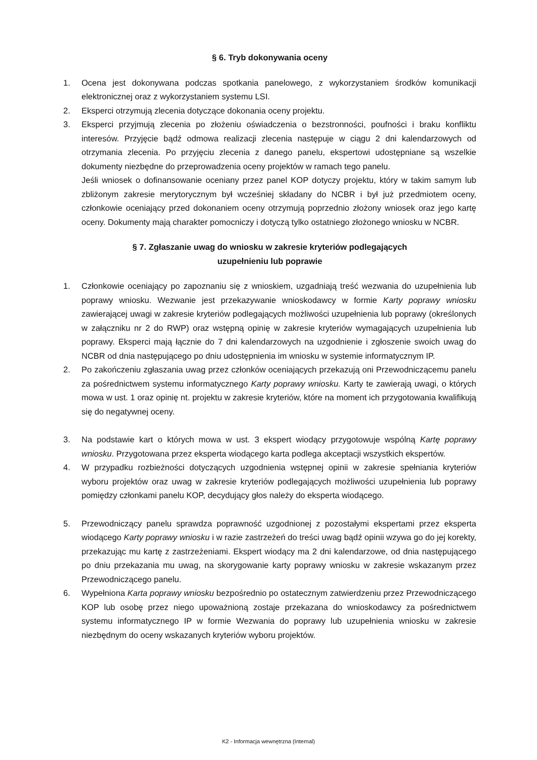§ 6. Tryb dokonywania oceny
1. Ocena jest dokonywana podczas spotkania panelowego, z wykorzystaniem środków komunikacji elektronicznej oraz z wykorzystaniem systemu LSI.
2. Eksperci otrzymują zlecenia dotyczące dokonania oceny projektu.
3. Eksperci przyjmują zlecenia po złożeniu oświadczenia o bezstronności, poufności i braku konfliktu interesów. Przyjęcie bądź odmowa realizacji zlecenia następuje w ciągu 2 dni kalendarzowych od otrzymania zlecenia. Po przyjęciu zlecenia z danego panelu, ekspertowi udostępniane są wszelkie dokumenty niezbędne do przeprowadzenia oceny projektów w ramach tego panelu.
Jeśli wniosek o dofinansowanie oceniany przez panel KOP dotyczy projektu, który w takim samym lub zbliżonym zakresie merytorycznym był wcześniej składany do NCBR i był już przedmiotem oceny, członkowie oceniający przed dokonaniem oceny otrzymują poprzednio złożony wniosek oraz jego kartę oceny. Dokumenty mają charakter pomocniczy i dotyczą tylko ostatniego złożonego wniosku w NCBR.
§ 7. Zgłaszanie uwag do wniosku w zakresie kryteriów podlegających
uzupełnieniu lub poprawie
1. Członkowie oceniający po zapoznaniu się z wnioskiem, uzgadniają treść wezwania do uzupełnienia lub poprawy wniosku. Wezwanie jest przekazywanie wnioskodawcy w formie Karty poprawy wniosku zawierającej uwagi w zakresie kryteriów podlegających możliwości uzupełnienia lub poprawy (określonych w załączniku nr 2 do RWP) oraz wstępną opinię w zakresie kryteriów wymagających uzupełnienia lub poprawy. Eksperci mają łącznie do 7 dni kalendarzowych na uzgodnienie i zgłoszenie swoich uwag do NCBR od dnia następującego po dniu udostępnienia im wniosku w systemie informatycznym IP.
2. Po zakończeniu zgłaszania uwag przez członków oceniających przekazują oni Przewodniczącemu panelu za pośrednictwem systemu informatycznego Karty poprawy wniosku. Karty te zawierają uwagi, o których mowa w ust. 1 oraz opinię nt. projektu w zakresie kryteriów, które na moment ich przygotowania kwalifikują się do negatywnej oceny.
3. Na podstawie kart o których mowa w ust. 3 ekspert wiodący przygotowuje wspólną Kartę poprawy wniosku. Przygotowana przez eksperta wiodącego karta podlega akceptacji wszystkich ekspertów.
4. W przypadku rozbieżności dotyczących uzgodnienia wstępnej opinii w zakresie spełniania kryteriów wyboru projektów oraz uwag w zakresie kryteriów podlegających możliwości uzupełnienia lub poprawy pomiędzy członkami panelu KOP, decydujący głos należy do eksperta wiodącego.
5. Przewodniczący panelu sprawdza poprawność uzgodnionej z pozostałymi ekspertami przez eksperta wiodącego Karty poprawy wniosku i w razie zastrzeżeń do treści uwag bądź opinii wzywa go do jej korekty, przekazując mu kartę z zastrzeżeniami. Ekspert wiodący ma 2 dni kalendarzowe, od dnia następującego po dniu przekazania mu uwag, na skorygowanie karty poprawy wniosku w zakresie wskazanym przez Przewodniczącego panelu.
6. Wypełniona Karta poprawy wniosku bezpośrednio po ostatecznym zatwierdzeniu przez Przewodniczącego KOP lub osobę przez niego upoważnioną zostaje przekazana do wnioskodawcy za pośrednictwem systemu informatycznego IP w formie Wezwania do poprawy lub uzupełnienia wniosku w zakresie niezbędnym do oceny wskazanych kryteriów wyboru projektów.
K2 - Informacja wewnętrzna (Internal)